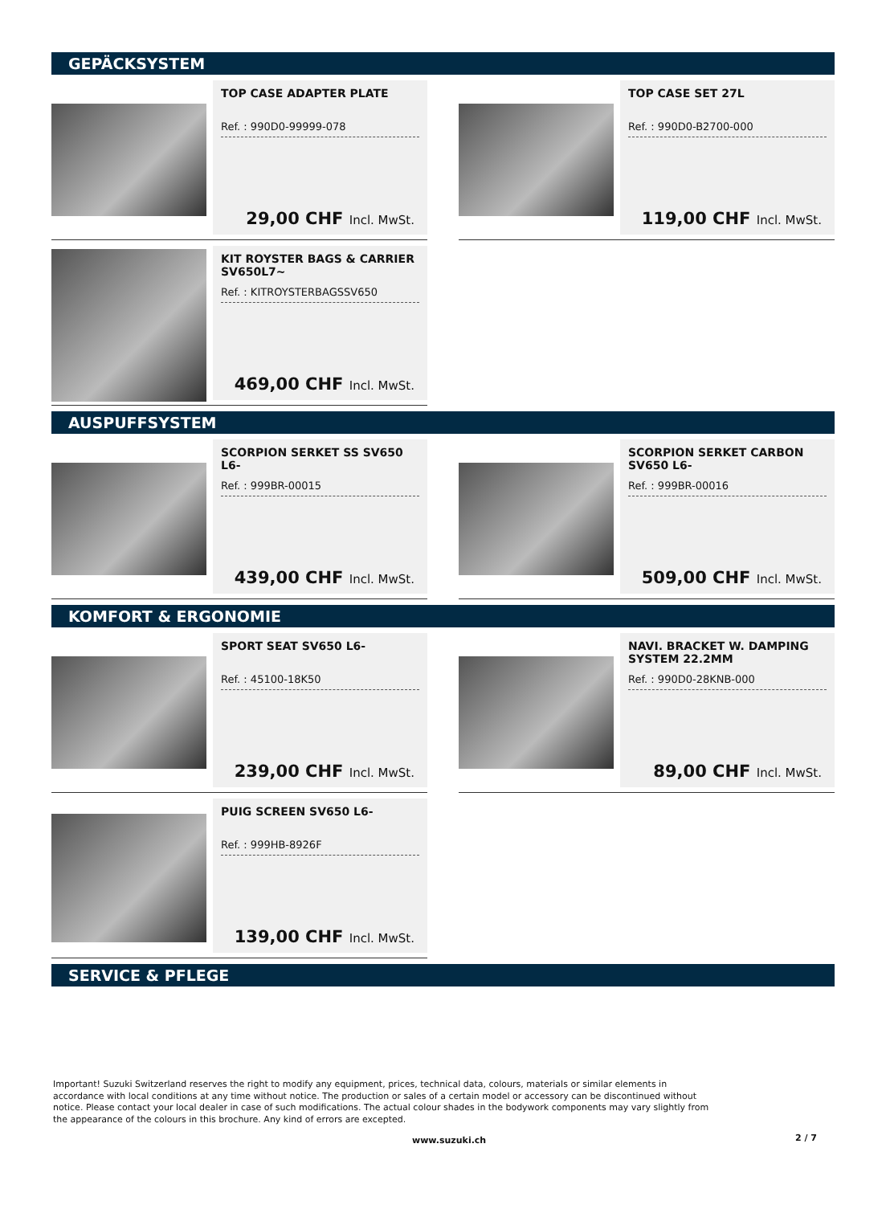GEPÄCKSYSTEM
TOP CASE ADAPTER PLATE
Ref. : 990D0-99999-078
29,00 CHF Incl. MwSt.
TOP CASE SET 27L
Ref. : 990D0-B2700-000
119,00 CHF Incl. MwSt.
KIT ROYSTER BAGS & CARRIER SV650L7~
Ref. : KITROYSTERBAGSSV650
469,00 CHF Incl. MwSt.
AUSPUFFSYSTEM
SCORPION SERKET SS SV650 L6-
Ref. : 999BR-00015
439,00 CHF Incl. MwSt.
SCORPION SERKET CARBON SV650 L6-
Ref. : 999BR-00016
509,00 CHF Incl. MwSt.
KOMFORT & ERGONOMIE
SPORT SEAT SV650 L6-
Ref. : 45100-18K50
239,00 CHF Incl. MwSt.
NAVI. BRACKET W. DAMPING SYSTEM 22.2MM
Ref. : 990D0-28KNB-000
89,00 CHF Incl. MwSt.
PUIG SCREEN SV650 L6-
Ref. : 999HB-8926F
139,00 CHF Incl. MwSt.
SERVICE & PFLEGE
Important! Suzuki Switzerland reserves the right to modify any equipment, prices, technical data, colours, materials or similar elements in accordance with local conditions at any time without notice. The production or sales of a certain model or accessory can be discontinued without notice. Please contact your local dealer in case of such modifications. The actual colour shades in the bodywork components may vary slightly from the appearance of the colours in this brochure. Any kind of errors are excepted.
www.suzuki.ch 2 / 7